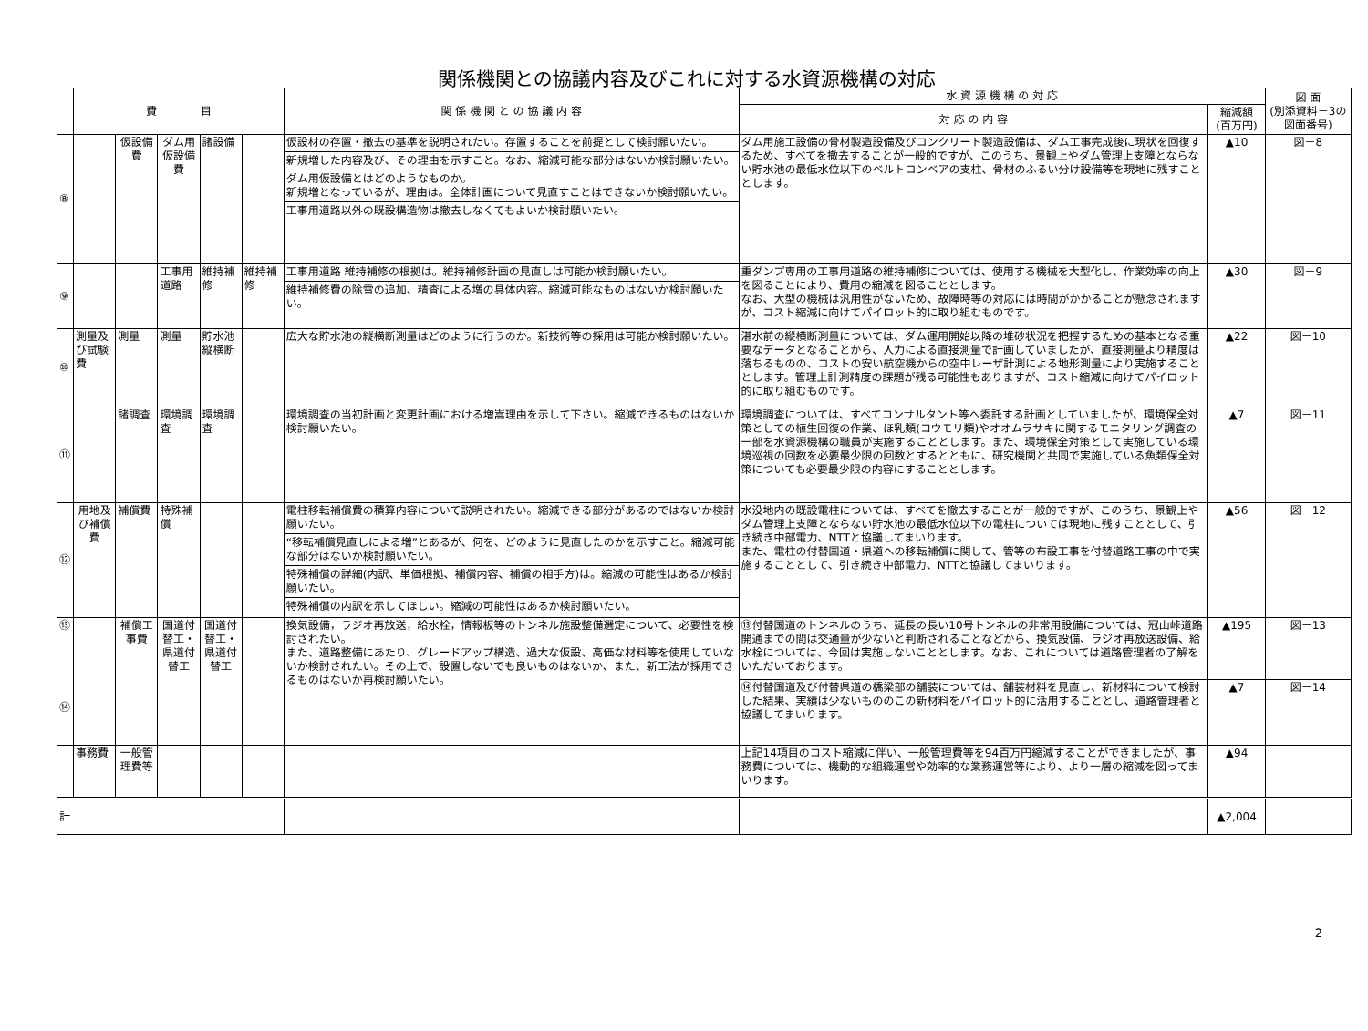関係機関との協議内容及びこれに対する水資源機構の対応
| | 費 目 | | | | | 関 係 機 関 と の 協 議 内 容 | 水 資 源 機 構 の 対 応 | | 図 面 (別添資料－3の図面番号) |
| --- | --- | --- | --- | --- | --- | --- | --- | --- | --- |
| | | | | | | | 対 応 の 内 容 | 縮減額 (百万円) | |
| ⑧ | | 仮設備費 | ダム用仮設備費 | 諸設備 | | 仮設材の存置・撤去の基準を説明されたい。存置することを前提として検討願いたい。 新規増した内容及び、その理由を示すこと。なお、縮減可能な部分はないか検討願いたい。 ダム用仮設備とはどのようなものか。 新規増となっているが、理由は。全体計画について見直すことはできないか検討願いたい。 工事用道路以外の既設構造物は撤去しなくてもよいか検討願いたい。 | ダム用施工設備の骨材製造設備及びコンクリート製造設備は、ダム工事完成後に現状を回復するため、すべてを撤去することが一般的ですが、このうち、景観上やダム管理上支障とならない貯水池の最低水位以下のベルトコンベアの支柱、骨材のふるい分け設備等を現地に残すこととします。 | ▲10 | 図－8 |
| ⑨ | | | 工事用道路 | 維持補修 | 維持補修 | 工事用道路 維持補修の根拠は。維持補修計画の見直しは可能か検討願いたい。 維持補修費の除雪の追加、精査による増の具体内容。縮減可能なものはないか検討願いたい。 | 重ダンプ専用の工事用道路の維持補修については、使用する機械を大型化し、作業効率の向上を図ることにより、費用の縮減を図ることとします。 なお、大型の機械は汎用性がないため、故障時等の対応には時間がかかることが懸念されますが、コスト縮減に向けてパイロット的に取り組むものです。 | ▲30 | 図－9 |
| ⑩ | 測量及び試験費 | 測量 | 測量 | 貯水池縦横断 | | 広大な貯水池の縦横断測量はどのように行うのか。新技術等の採用は可能か検討願いたい。 | 湛水前の縦横断測量については、ダム運用開始以降の堆砂状況を把握するための基本となる重要なデータとなることから、人力による直接測量で計画していましたが、直接測量より精度は落ちるものの、コストの安い航空機からの空中レーザ計測による地形測量により実施することとします。管理上計測精度の課題が残る可能性もありますが、コスト縮減に向けてパイロット的に取り組むものです。 | ▲22 | 図－10 |
| ⑪ | | 諸調査 | 環境調査 | 環境調査 | | 環境調査の当初計画と変更計画における増嵩理由を示して下さい。縮減できるものはないか検討願いたい。 | 環境調査については、すべてコンサルタント等へ委託する計画としていましたが、環境保全対策としての植生回復の作業、ほ乳類(コウモリ類)やオオムラサキに関するモニタリング調査の一部を水資源機構の職員が実施することとします。また、環境保全対策として実施している環境巡視の回数を必要最少限の回数とするとともに、研究機関と共同で実施している魚類保全対策についても必要最少限の内容にすることとします。 | ▲7 | 図－11 |
| ⑫ | 用地及び補償費 | 補償費 | 特殊補償 | | | 電柱移転補償費の積算内容について説明されたい。縮減できる部分があるのではないか検討願いたい。 “移転補償見直しによる増”とあるが、何を、どのように見直したのかを示すこと。縮減可能な部分はないか検討願いたい。 特殊補償の詳細(内訳、単価根拠、補償内容、補償の相手方)は。縮減の可能性はあるか検討願いたい。 特殊補償の内訳を示してほしい。縮減の可能性はあるか検討願いたい。 | 水没地内の既設電柱については、すべてを撤去することが一般的ですが、このうち、景観上やダム管理上支障とならない貯水池の最低水位以下の電柱については現地に残すこととして、引き続き中部電力、NTTと協議してまいります。 また、電柱の付替国道・県道への移転補償に関して、管等の布設工事を付替道路工事の中で実施することとして、引き続き中部電力、NTTと協議してまいります。 | ▲56 | 図－12 |
| ⑬ ⑭ | | 補償工事費 | 国道付替工・県道付替工 | 国道付替工・県道付替工 | | 換気設備，ラジオ再放送，給水栓，情報板等のトンネル施設整備選定について、必要性を検討されたい。 また、道路整備にあたり、グレードアップ構造、過大な仮設、高価な材料等を使用していないか検討されたい。その上で、設置しないでも良いものはないか、また、新工法が採用できるものはないか再検討願いたい。 | ⑬付替国道のトンネルのうち、延長の長い10号トンネルの非常用設備については、冠山峠道路開通までの間は交通量が少ないと判断されることなどから、換気設備、ラジオ再放送設備、給水栓については、今回は実施しないこととします。なお、これについては道路管理者の了解をいただいております。 | ▲195 | 図－13 |
| | | | | | | | ⑭付替国道及び付替県道の橋梁部の舗装については、舗装材料を見直し、新材料について検討した結果、実績は少ないもののこの新材料をパイロット的に活用することとし、道路管理者と協議してまいります。 | ▲7 | 図－14 |
| | 事務費 | 一般管理費等 | | | | | 上記14項目のコスト縮減に伴い、一般管理費等を94百万円縮減することができましたが、事務費については、機動的な組織運営や効率的な業務運営等により、より一層の縮減を図ってまいります。 | ▲94 | |
| 計 | | | | | | | | ▲2,004 | |
2